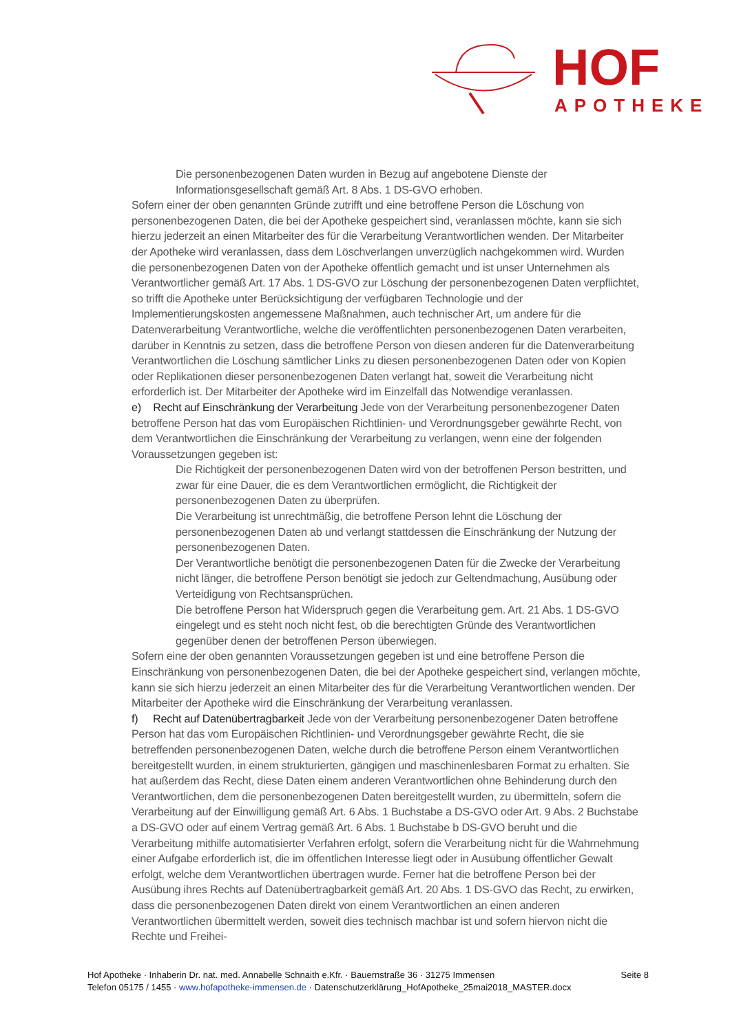HOF
APOTHEKE
Die personenbezogenen Daten wurden in Bezug auf angebotene Dienste der Informationsgesellschaft gemäß Art. 8 Abs. 1 DS-GVO erhoben.
Sofern einer der oben genannten Gründe zutrifft und eine betroffene Person die Löschung von personenbezogenen Daten, die bei der Apotheke gespeichert sind, veranlassen möchte, kann sie sich hierzu jederzeit an einen Mitarbeiter des für die Verarbeitung Verantwortlichen wenden. Der Mitarbeiter der Apotheke wird veranlassen, dass dem Löschverlangen unverzüglich nachgekommen wird. Wurden die personenbezogenen Daten von der Apotheke öffentlich gemacht und ist unser Unternehmen als Verantwortlicher gemäß Art. 17 Abs. 1 DS-GVO zur Löschung der personenbezogenen Daten verpflichtet, so trifft die Apotheke unter Berücksichtigung der verfügbaren Technologie und der Implementierungskosten angemessene Maßnahmen, auch technischer Art, um andere für die Datenverarbeitung Verantwortliche, welche die veröffentlichten personenbezogenen Daten verarbeiten, darüber in Kenntnis zu setzen, dass die betroffene Person von diesen anderen für die Datenverarbeitung Verantwortlichen die Löschung sämtlicher Links zu diesen personenbezogenen Daten oder von Kopien oder Replikationen dieser personenbezogenen Daten verlangt hat, soweit die Verarbeitung nicht erforderlich ist. Der Mitarbeiter der Apotheke wird im Einzelfall das Notwendige veranlassen.
e) Recht auf Einschränkung der Verarbeitung Jede von der Verarbeitung personenbezogener Daten betroffene Person hat das vom Europäischen Richtlinien- und Verordnungsgeber gewährte Recht, von dem Verantwortlichen die Einschränkung der Verarbeitung zu verlangen, wenn eine der folgenden Voraussetzungen gegeben ist:
Die Richtigkeit der personenbezogenen Daten wird von der betroffenen Person bestritten, und zwar für eine Dauer, die es dem Verantwortlichen ermöglicht, die Richtigkeit der personenbezogenen Daten zu überprüfen.
Die Verarbeitung ist unrechtmäßig, die betroffene Person lehnt die Löschung der personenbezogenen Daten ab und verlangt stattdessen die Einschränkung der Nutzung der personenbezogenen Daten.
Der Verantwortliche benötigt die personenbezogenen Daten für die Zwecke der Verarbeitung nicht länger, die betroffene Person benötigt sie jedoch zur Geltendmachung, Ausübung oder Verteidigung von Rechtsansprüchen.
Die betroffene Person hat Widerspruch gegen die Verarbeitung gem. Art. 21 Abs. 1 DS-GVO eingelegt und es steht noch nicht fest, ob die berechtigten Gründe des Verantwortlichen gegenüber denen der betroffenen Person überwiegen.
Sofern eine der oben genannten Voraussetzungen gegeben ist und eine betroffene Person die Einschränkung von personenbezogenen Daten, die bei der Apotheke gespeichert sind, verlangen möchte, kann sie sich hierzu jederzeit an einen Mitarbeiter des für die Verarbeitung Verantwortlichen wenden. Der Mitarbeiter der Apotheke wird die Einschränkung der Verarbeitung veranlassen.
f) Recht auf Datenübertragbarkeit Jede von der Verarbeitung personenbezogener Daten betroffene Person hat das vom Europäischen Richtlinien- und Verordnungsgeber gewährte Recht, die sie betreffenden personenbezogenen Daten, welche durch die betroffene Person einem Verantwortlichen bereitgestellt wurden, in einem strukturierten, gängigen und maschinenlesbaren Format zu erhalten. Sie hat außerdem das Recht, diese Daten einem anderen Verantwortlichen ohne Behinderung durch den Verantwortlichen, dem die personenbezogenen Daten bereitgestellt wurden, zu übermitteln, sofern die Verarbeitung auf der Einwilligung gemäß Art. 6 Abs. 1 Buchstabe a DS-GVO oder Art. 9 Abs. 2 Buchstabe a DS-GVO oder auf einem Vertrag gemäß Art. 6 Abs. 1 Buchstabe b DS-GVO beruht und die Verarbeitung mithilfe automatisierter Verfahren erfolgt, sofern die Verarbeitung nicht für die Wahrnehmung einer Aufgabe erforderlich ist, die im öffentlichen Interesse liegt oder in Ausübung öffentlicher Gewalt erfolgt, welche dem Verantwortlichen übertragen wurde. Ferner hat die betroffene Person bei der Ausübung ihres Rechts auf Datenübertragbarkeit gemäß Art. 20 Abs. 1 DS-GVO das Recht, zu erwirken, dass die personenbezogenen Daten direkt von einem Verantwortlichen an einen anderen Verantwortlichen übermittelt werden, soweit dies technisch machbar ist und sofern hiervon nicht die Rechte und Freihei-
Seite 8 Hof Apotheke · Inhaberin Dr. nat. med. Annabelle Schnaith e.Kfr. · Bauernstraße 36 · 31275 Immensen
Telefon 05175 / 1455 · www.hofapotheke-immensen.de · Datenschutzerklärung_HofApotheke_25mai2018_MASTER.docx